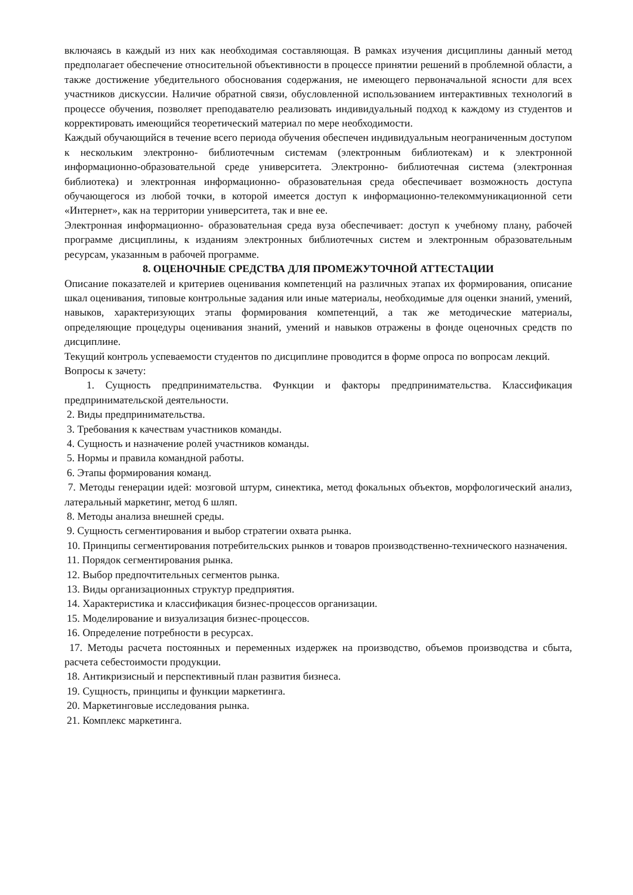включаясь в каждый из них как необходимая составляющая. В рамках изучения дисциплины данный метод предполагает обеспечение относительной объективности в процессе принятии решений в проблемной области, а также достижение убедительного обоснования содержания, не имеющего первоначальной ясности для всех участников дискуссии. Наличие обратной связи, обусловленной использованием интерактивных технологий в процессе обучения, позволяет преподавателю реализовать индивидуальный подход к каждому из студентов и корректировать имеющийся теоретический материал по мере необходимости.
Каждый обучающийся в течение всего периода обучения обеспечен индивидуальным неограниченным доступом к нескольким электронно- библиотечным системам (электронным библиотекам) и к электронной информационно-образовательной среде университета. Электронно- библиотечная система (электронная библиотека) и электронная информационно- образовательная среда обеспечивает возможность доступа обучающегося из любой точки, в которой имеется доступ к информационно-телекоммуникационной сети «Интернет», как на территории университета, так и вне ее.
Электронная информационно- образовательная среда вуза обеспечивает: доступ к учебному плану, рабочей программе дисциплины, к изданиям электронных библиотечных систем и электронным образовательным ресурсам, указанным в рабочей программе.
8. ОЦЕНОЧНЫЕ СРЕДСТВА ДЛЯ ПРОМЕЖУТОЧНОЙ АТТЕСТАЦИИ
Описание показателей и критериев оценивания компетенций на различных этапах их формирования, описание шкал оценивания, типовые контрольные задания или иные материалы, необходимые для оценки знаний, умений, навыков, характеризующих этапы формирования компетенций, а так же методические материалы, определяющие процедуры оценивания знаний, умений и навыков отражены в фонде оценочных средств по дисциплине.
Текущий контроль успеваемости студентов по дисциплине проводится в форме опроса по вопросам лекций.
Вопросы к зачету:
1. Сущность предпринимательства. Функции и факторы предпринимательства. Классификация предпринимательской деятельности.
2. Виды предпринимательства.
3. Требования к качествам участников команды.
4. Сущность и назначение ролей участников команды.
5. Нормы и правила командной работы.
6. Этапы формирования команд.
7. Методы генерации идей: мозговой штурм, синектика, метод фокальных объектов, морфологический анализ, латеральный маркетинг, метод 6 шляп.
8. Методы анализа внешней среды.
9. Сущность сегментирования и выбор стратегии охвата рынка.
10. Принципы сегментирования потребительских рынков и товаров производственно-технического назначения.
11. Порядок сегментирования рынка.
12. Выбор предпочтительных сегментов рынка.
13. Виды организационных структур предприятия.
14. Характеристика и классификация бизнес-процессов организации.
15. Моделирование и визуализация бизнес-процессов.
16. Определение потребности в ресурсах.
17. Методы расчета постоянных и переменных издержек на производство, объемов производства и сбыта, расчета себестоимости продукции.
18. Антикризисный и перспективный план развития бизнеса.
19. Сущность, принципы и функции маркетинга.
20. Маркетинговые исследования рынка.
21. Комплекс маркетинга.